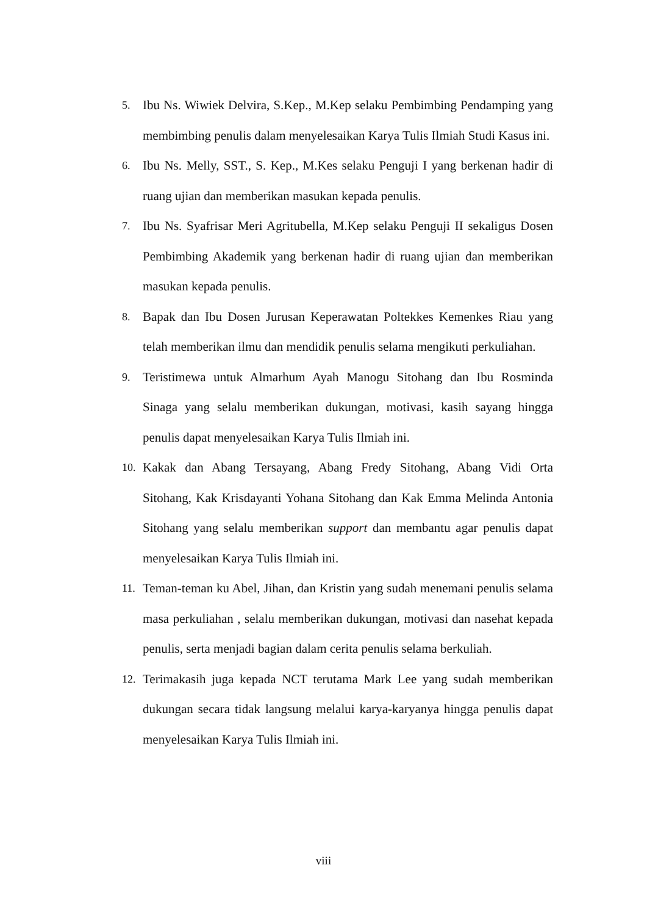5.
Ibu Ns. Wiwiek Delvira, S.Kep., M.Kep selaku Pembimbing Pendamping yang membimbing penulis dalam menyelesaikan Karya Tulis Ilmiah Studi Kasus ini.
6.
Ibu Ns. Melly, SST., S. Kep., M.Kes selaku Penguji I yang berkenan hadir di ruang ujian dan memberikan masukan kepada penulis.
7.
Ibu Ns. Syafrisar Meri Agritubella, M.Kep selaku Penguji II sekaligus Dosen Pembimbing Akademik yang berkenan hadir di ruang ujian dan memberikan masukan kepada penulis.
8.
Bapak dan Ibu Dosen Jurusan Keperawatan Poltekkes Kemenkes Riau yang telah memberikan ilmu dan mendidik penulis selama mengikuti perkuliahan.
9.
Teristimewa untuk Almarhum Ayah Manogu Sitohang dan Ibu Rosminda Sinaga yang selalu memberikan dukungan, motivasi, kasih sayang hingga penulis dapat menyelesaikan Karya Tulis Ilmiah ini.
10.
Kakak dan Abang Tersayang, Abang Fredy Sitohang, Abang Vidi Orta Sitohang, Kak Krisdayanti Yohana Sitohang dan Kak Emma Melinda Antonia Sitohang yang selalu memberikan support dan membantu agar penulis dapat menyelesaikan Karya Tulis Ilmiah ini.
11.
Teman-teman ku Abel, Jihan, dan Kristin yang sudah menemani penulis selama masa perkuliahan , selalu memberikan dukungan, motivasi dan nasehat kepada penulis, serta menjadi bagian dalam cerita penulis selama berkuliah.
12.
Terimakasih juga kepada NCT terutama Mark Lee yang sudah memberikan dukungan secara tidak langsung melalui karya-karyanya hingga penulis dapat menyelesaikan Karya Tulis Ilmiah ini.
viii